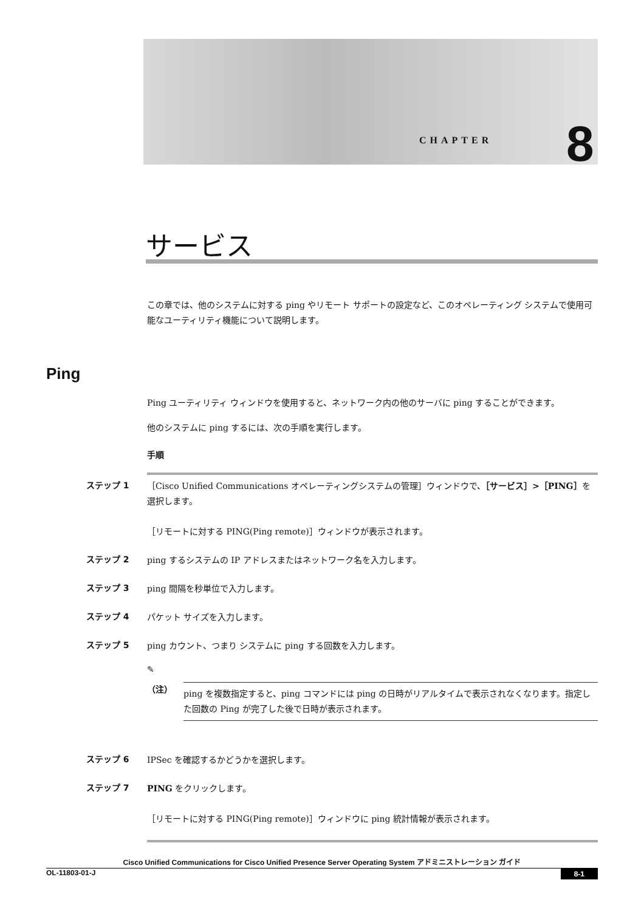CHAPTER 8
サービス
Ping
この章では、他のシステムに対する ping やリモート サポートの設定など、このオペレーティング システムで使用可能なユーティリティ機能について説明します。
Ping ユーティリティ ウィンドウを使用すると、ネットワーク内の他のサーバに ping することができます。
他のシステムに ping するには、次の手順を実行します。
手順
ステップ 1 ［Cisco Unified Communications オペレーティングシステムの管理］ウィンドウで、［サービス］>［PING］を選択します。
［リモートに対する PING(Ping remote)］ウィンドウが表示されます。
ステップ 2 ping するシステムの IP アドレスまたはネットワーク名を入力します。
ステップ 3 ping 間隔を秒単位で入力します。
ステップ 4 パケット サイズを入力します。
ステップ 5 ping カウント、つまり システムに ping する回数を入力します。
✎
（注）
ping を複数指定すると、ping コマンドには ping の日時がリアルタイムで表示されなくなります。指定した回数の Ping が完了した後で日時が表示されます。
ステップ 6 IPSec を確認するかどうかを選択します。
ステップ 7 PING をクリックします。
［リモートに対する PING(Ping remote)］ウィンドウに ping 統計情報が表示されます。
Cisco Unified Communications for Cisco Unified Presence Server Operating System アドミニストレーション ガイド
OL-11803-01-J
8-1